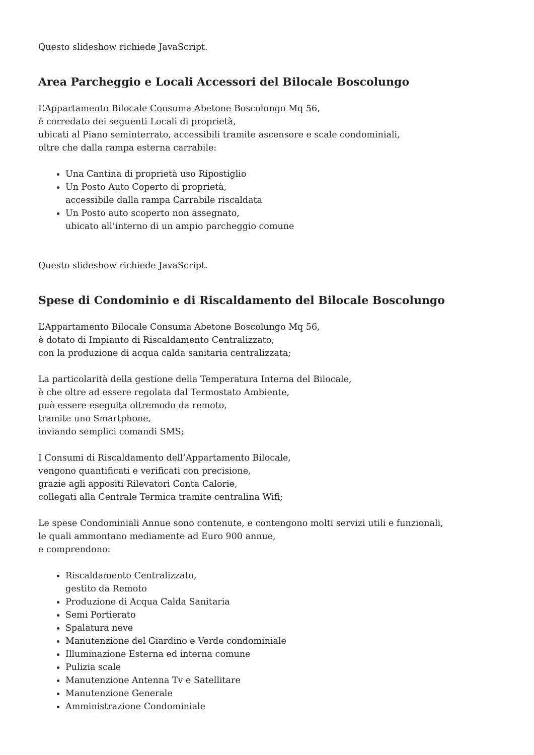Questo slideshow richiede JavaScript.
Area Parcheggio e Locali Accessori del Bilocale Boscolungo
L’Appartamento Bilocale Consuma Abetone Boscolungo Mq 56,
è corredato dei seguenti Locali di proprietà,
ubicati al Piano seminterrato, accessibili tramite ascensore e scale condominiali,
oltre che dalla rampa esterna carrabile:
Una Cantina di proprietà uso Ripostiglio
Un Posto Auto Coperto di proprietà,
accessibile dalla rampa Carrabile riscaldata
Un Posto auto scoperto non assegnato,
ubicato all’interno di un ampio parcheggio comune
Questo slideshow richiede JavaScript.
Spese di Condominio e di Riscaldamento del Bilocale Boscolungo
L’Appartamento Bilocale Consuma Abetone Boscolungo Mq 56,
è dotato di Impianto di Riscaldamento Centralizzato,
con la produzione di acqua calda sanitaria centralizzata;
La particolarità della gestione della Temperatura Interna del Bilocale,
è che oltre ad essere regolata dal Termostato Ambiente,
può essere eseguita oltremodo da remoto,
tramite uno Smartphone,
inviando semplici comandi SMS;
I Consumi di Riscaldamento dell’Appartamento Bilocale,
vengono quantificati e verificati con precisione,
grazie agli appositi Rilevatori Conta Calorie,
collegati alla Centrale Termica tramite centralina Wifi;
Le spese Condominiali Annue sono contenute, e contengono molti servizi utili e funzionali,
le quali ammontano mediamente ad Euro 900 annue,
e comprendono:
Riscaldamento Centralizzato,
gestito da Remoto
Produzione di Acqua Calda Sanitaria
Semi Portierato
Spalatura neve
Manutenzione del Giardino e Verde condominiale
Illuminazione Esterna ed interna comune
Pulizia scale
Manutenzione Antenna Tv e Satellitare
Manutenzione Generale
Amministrazione Condominiale